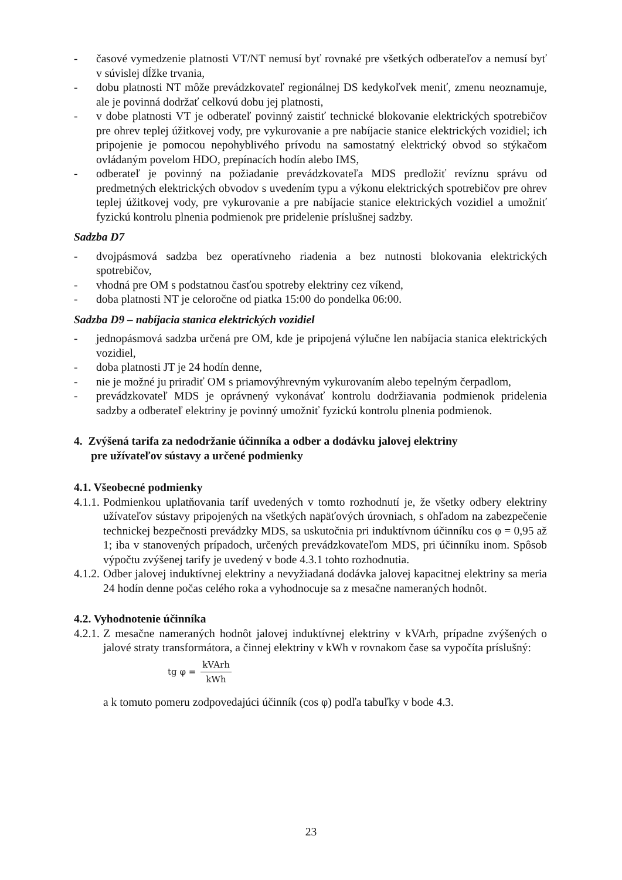- časové vymedzenie platnosti VT/NT nemusí byť rovnaké pre všetkých odberateľov a nemusí byť v súvislej dĺžke trvania,
- dobu platnosti NT môže prevádzkovateľ regionálnej DS kedykoľvek meniť, zmenu neoznamuje, ale je povinná dodržať celkovú dobu jej platnosti,
- v dobe platnosti VT je odberateľ povinný zaistiť technické blokovanie elektrických spotrebičov pre ohrev teplej úžitkovej vody, pre vykurovanie a pre nabíjacie stanice elektrických vozidiel; ich pripojenie je pomocou nepohyblivého prívodu na samostatný elektrický obvod so stýkačom ovládaným povelom HDO, prepínacích hodín alebo IMS,
- odberateľ je povinný na požiadanie prevádzkovateľa MDS predložiť revíznu správu od predmetných elektrických obvodov s uvedením typu a výkonu elektrických spotrebičov pre ohrev teplej úžitkovej vody, pre vykurovanie a pre nabíjacie stanice elektrických vozidiel a umožniť fyzickú kontrolu plnenia podmienok pre pridelenie príslušnej sadzby.
Sadzba D7
- dvojpásmová sadzba bez operatívneho riadenia a bez nutnosti blokovania elektrických spotrebičov,
- vhodná pre OM s podstatnou časťou spotreby elektriny cez víkend,
- doba platnosti NT je celoročne od piatka 15:00 do pondelka 06:00.
Sadzba D9 – nabíjacia stanica elektrických vozidiel
- jednopásmová sadzba určená pre OM, kde je pripojená výlučne len nabíjacia stanica elektrických vozidiel,
- doba platnosti JT je 24 hodín denne,
- nie je možné ju priradiť OM s priamovýhrevným vykurovaním alebo tepelným čerpadlom,
- prevádzkovateľ MDS je oprávnený vykonávať kontrolu dodržiavania podmienok pridelenia sadzby a odberateľ elektriny je povinný umožniť fyzickú kontrolu plnenia podmienok.
4. Zvýšená tarifa za nedodržanie účinníka a odber a dodávku jalovej elektriny
pre užívateľov sústavy a určené podmienky
4.1. Všeobecné podmienky
4.1.1. Podmienkou uplatňovania taríf uvedených v tomto rozhodnutí je, že všetky odbery elektriny užívateľov sústavy pripojených na všetkých napäťových úrovniach, s ohľadom na zabezpečenie technickej bezpečnosti prevádzky MDS, sa uskutočnia pri induktívnom účinníku cos φ = 0,95 až 1; iba v stanovených prípadoch, určených prevádzkovateľom MDS, pri účinníku inom. Spôsob výpočtu zvýšenej tarify je uvedený v bode 4.3.1 tohto rozhodnutia.
4.1.2. Odber jalovej induktívnej elektriny a nevyžiadaná dodávka jalovej kapacitnej elektriny sa meria 24 hodín denne počas celého roka a vyhodnocuje sa z mesačne nameraných hodnôt.
4.2. Vyhodnotenie účinníka
4.2.1. Z mesačne nameraných hodnôt jalovej induktívnej elektriny v kVArh, prípadne zvýšených o jalové straty transformátora, a činnej elektriny v kWh v rovnakom čase sa vypočíta príslušný:
tg φ = kVArh kWh
a k tomuto pomeru zodpovedajúci účinník (cos φ) podľa tabuľky v bode 4.3.
23